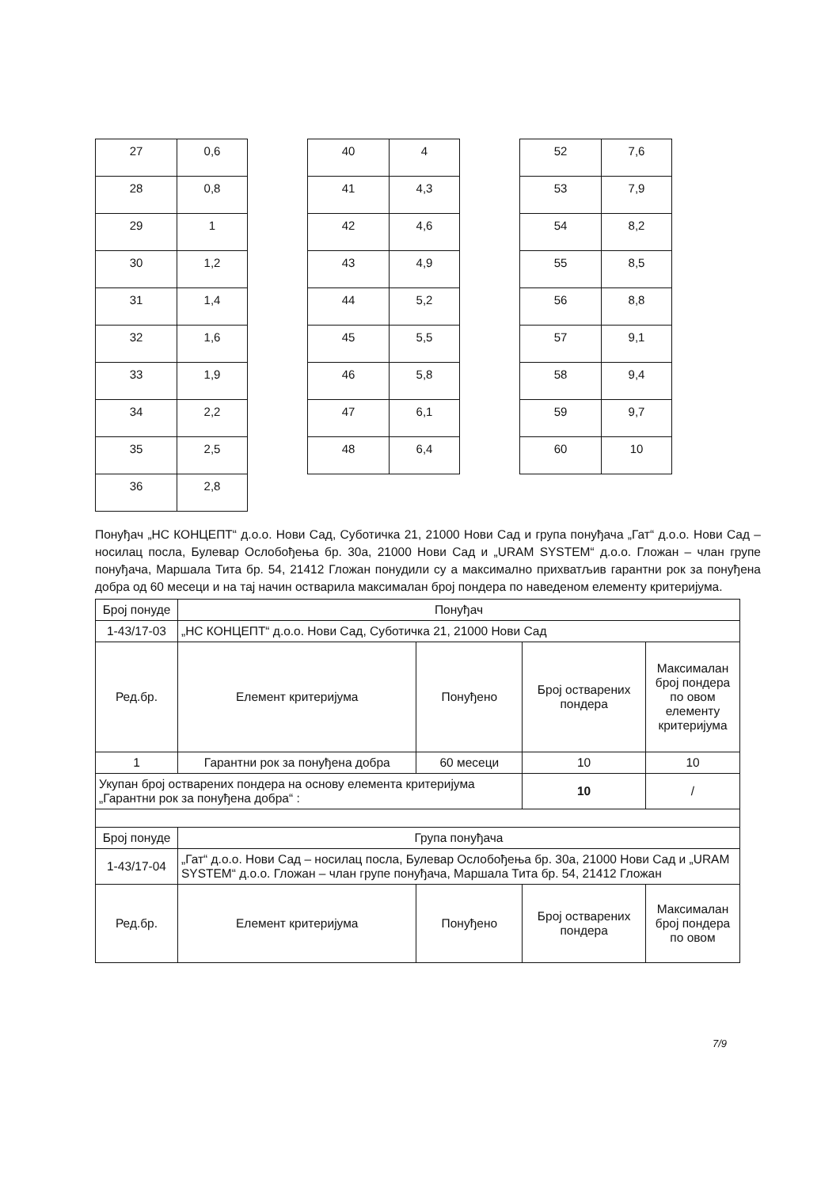| 27 | 0,6 |
| 28 | 0,8 |
| 29 | 1 |
| 30 | 1,2 |
| 31 | 1,4 |
| 32 | 1,6 |
| 33 | 1,9 |
| 34 | 2,2 |
| 35 | 2,5 |
| 36 | 2,8 |
| 40 | 4 |
| 41 | 4,3 |
| 42 | 4,6 |
| 43 | 4,9 |
| 44 | 5,2 |
| 45 | 5,5 |
| 46 | 5,8 |
| 47 | 6,1 |
| 48 | 6,4 |
| 52 | 7,6 |
| 53 | 7,9 |
| 54 | 8,2 |
| 55 | 8,5 |
| 56 | 8,8 |
| 57 | 9,1 |
| 58 | 9,4 |
| 59 | 9,7 |
| 60 | 10 |
Понуђач „НС КОНЦЕПТ“ д.о.о. Нови Сад, Суботичка 21, 21000 Нови Сад и група понуђача „Гат“ д.о.о. Нови Сад – носилац посла, Булевар Ослобођења бр. 30а, 21000 Нови Сад и „URAM SYSTEM“ д.о.о. Гложан – члан групе понуђача, Маршала Тита бр. 54, 21412 Гложан понудили су а максимално прихватљив гарантни рок за понуђена добра од 60 месеци и на тај начин остварила максималан број пондера по наведеном елементу критеријума.
| Број понуде | Понуђач | | | |
| 1-43/17-03 | „НС КОНЦЕПТ“ д.о.о. Нови Сад, Суботичка 21, 21000 Нови Сад | | | |
| Ред.бр. | Елемент критеријума | Понуђено | Број остварених пондера | Максималан број пондера по овом елементу критеријума |
| 1 | Гарантни рок за понуђена добра | 60 месеци | 10 | 10 |
| Укупан број остварених пондера на основу елемента критеријума „Гарантни рок за понуђена добра“ : | | | 10 | / |
| Број понуде | Група понуђача | | | |
| 1-43/17-04 | „Гат“ д.о.о. Нови Сад – носилац посла, Булевар Ослобођења бр. 30а, 21000 Нови Сад и „URAM SYSTEM“ д.о.о. Гложан – члан групе понуђача, Маршала Тита бр. 54, 21412 Гложан | | | |
| Ред.бр. | Елемент критеријума | Понуђено | Број остварених пондера | Максималан број пондера по овом |
7/9